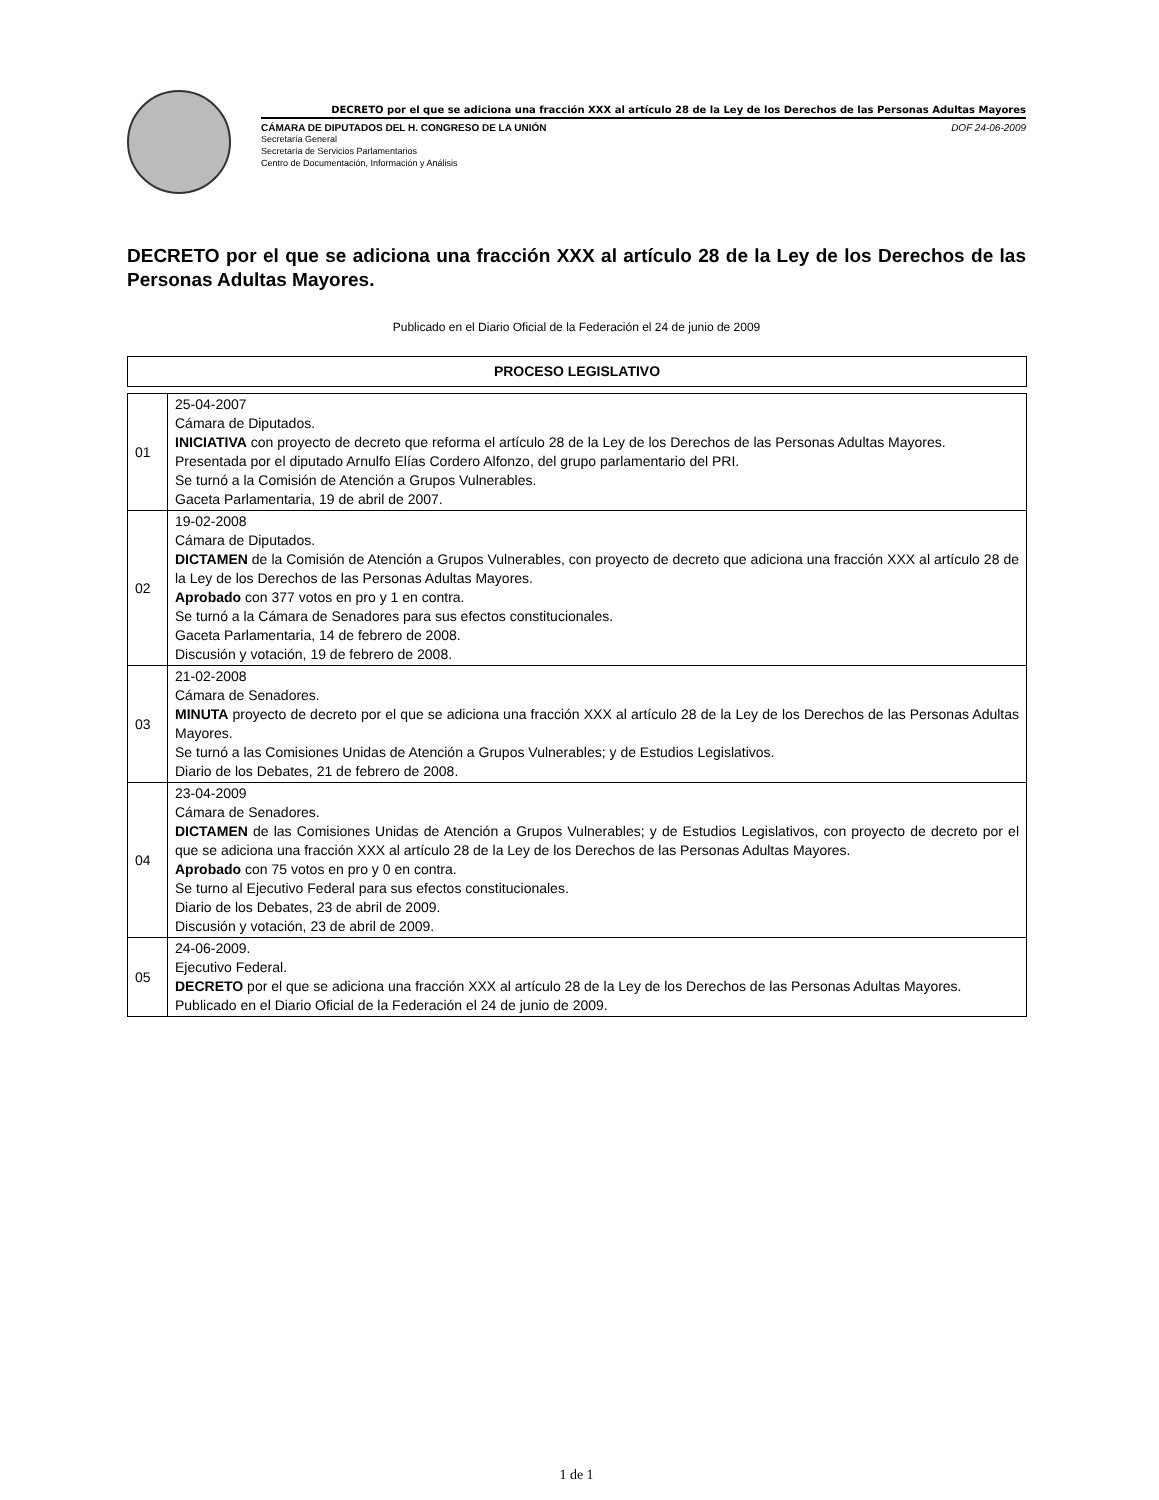DECRETO por el que se adiciona una fracción XXX al artículo 28 de la Ley de los Derechos de las Personas Adultas Mayores
CÁMARA DE DIPUTADOS DEL H. CONGRESO DE LA UNIÓN DOF 24-06-2009
Secretaría General
Secretaría de Servicios Parlamentarios
Centro de Documentación, Información y Análisis
DECRETO por el que se adiciona una fracción XXX al artículo 28 de la Ley de los Derechos de las Personas Adultas Mayores.
Publicado en el Diario Oficial de la Federación el 24 de junio de 2009
| PROCESO LEGISLATIVO |
| --- |
| 01 | 25-04-2007 Cámara de Diputados. INICIATIVA con proyecto de decreto que reforma el artículo 28 de la Ley de los Derechos de las Personas Adultas Mayores. Presentada por el diputado Arnulfo Elías Cordero Alfonzo, del grupo parlamentario del PRI. Se turnó a la Comisión de Atención a Grupos Vulnerables. Gaceta Parlamentaria, 19 de abril de 2007. |
| 02 | 19-02-2008 Cámara de Diputados. DICTAMEN de la Comisión de Atención a Grupos Vulnerables, con proyecto de decreto que adiciona una fracción XXX al artículo 28 de la Ley de los Derechos de las Personas Adultas Mayores. Aprobado con 377 votos en pro y 1 en contra. Se turnó a la Cámara de Senadores para sus efectos constitucionales. Gaceta Parlamentaria, 14 de febrero de 2008. Discusión y votación, 19 de febrero de 2008. |
| 03 | 21-02-2008 Cámara de Senadores. MINUTA proyecto de decreto por el que se adiciona una fracción XXX al artículo 28 de la Ley de los Derechos de las Personas Adultas Mayores. Se turnó a las Comisiones Unidas de Atención a Grupos Vulnerables; y de Estudios Legislativos. Diario de los Debates, 21 de febrero de 2008. |
| 04 | 23-04-2009 Cámara de Senadores. DICTAMEN de las Comisiones Unidas de Atención a Grupos Vulnerables; y de Estudios Legislativos, con proyecto de decreto por el que se adiciona una fracción XXX al artículo 28 de la Ley de los Derechos de las Personas Adultas Mayores. Aprobado con 75 votos en pro y 0 en contra. Se turno al Ejecutivo Federal para sus efectos constitucionales. Diario de los Debates, 23 de abril de 2009. Discusión y votación, 23 de abril de 2009. |
| 05 | 24-06-2009. Ejecutivo Federal. DECRETO por el que se adiciona una fracción XXX al artículo 28 de la Ley de los Derechos de las Personas Adultas Mayores. Publicado en el Diario Oficial de la Federación el 24 de junio de 2009. |
1 de 1